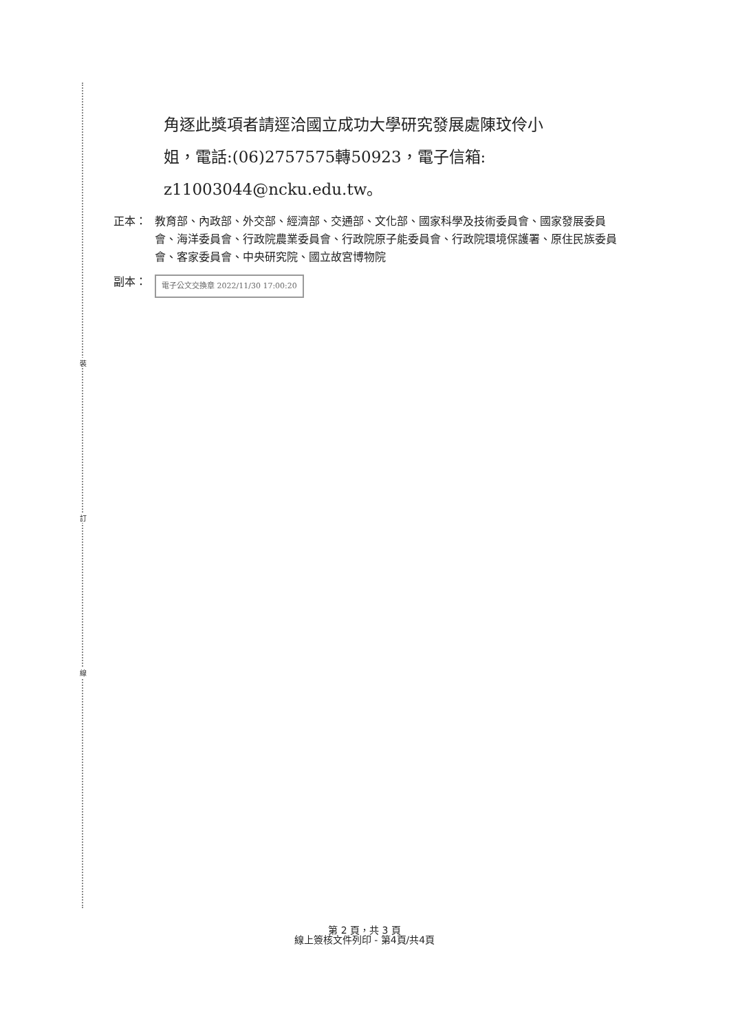裝
訂
線
角逐此獎項者請逕洽國立成功大學研究發展處陳玟伶小
姐，電話:(06)2757575轉50923，電子信箱:
z11003044@ncku.edu.tw。
正本： 教育部、內政部、外交部、經濟部、交通部、文化部、國家科學及技術委員會、國家發展委員會、海洋委員會、行政院農業委員會、行政院原子能委員會、行政院環境保護署、原住民族委員會、客家委員會、中央研究院、國立故宮博物院
副本： 電子公文交換章 2022/11/30 17:00:20
第 2 頁，共 3 頁
線上簽核文件列印 - 第4頁/共4頁